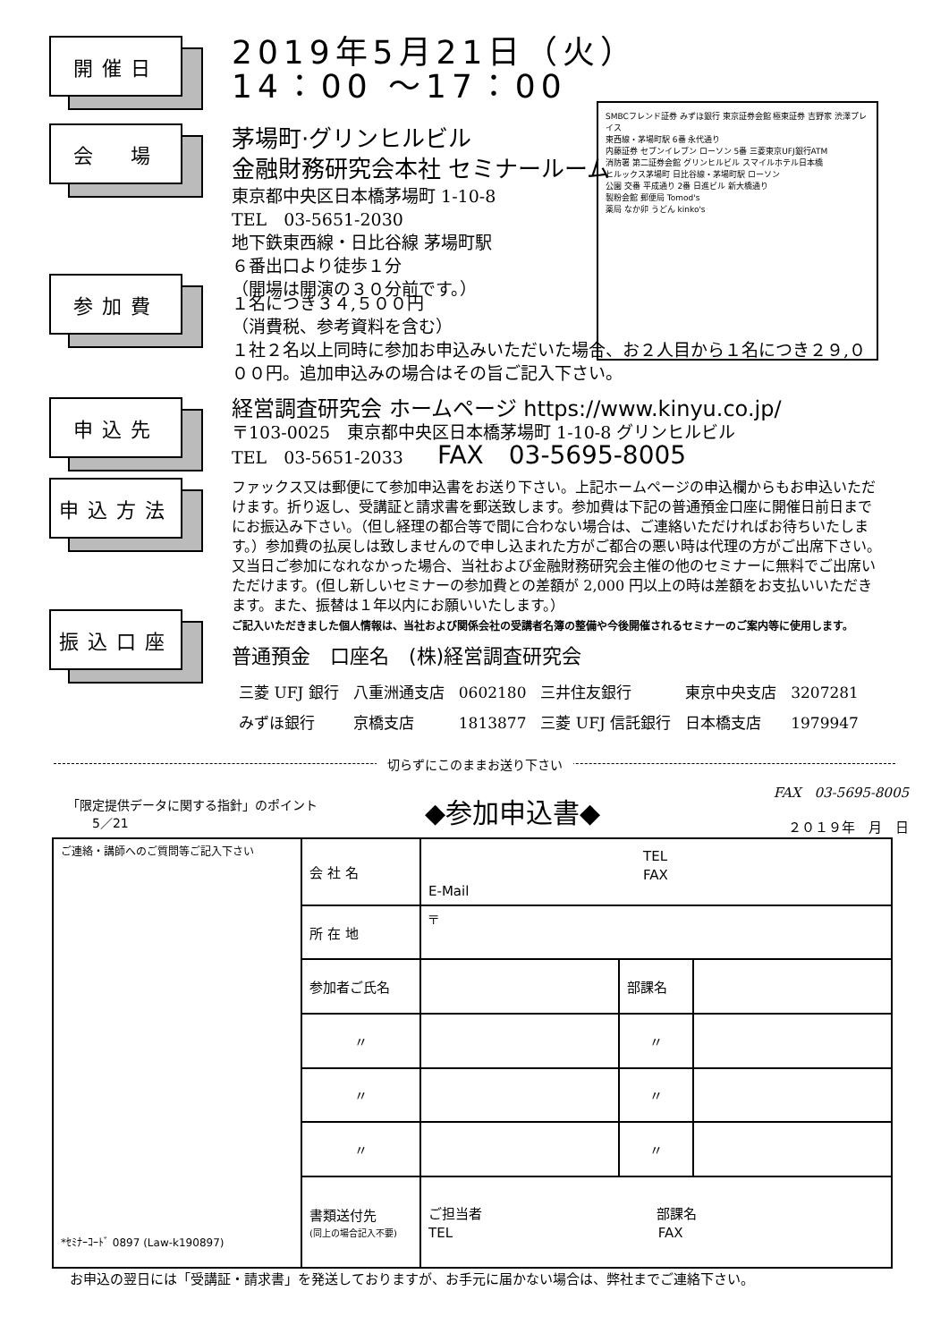SMBCフレンド証券 みずほ銀行 東京証券会館 極東証券 吉野家 渋澤プレイス
東西線・茅場町駅 6番 永代通り
内藤証券 セブンイレブン ローソン 5番 三菱東京UFJ銀行ATM
消防署 第二証券会館 グリンヒルビル スマイルホテル日本橋
ヒルックス茅場町 日比谷線・茅場町駅 ローソン
公園 交番 平成通り 2番 日進ビル 新大橋通り
製粉会館 郵便局 Tomod's
薬局 なか卯 うどん kinko's
開催日
2019年5月21日（火）
14：00 ～17：00
会　場
茅場町·グリンヒルビル
金融財務研究会本社 セミナールーム
東京都中央区日本橋茅場町 1-10-8
TEL　03-5651-2030
地下鉄東西線・日比谷線 茅場町駅
６番出口より徒歩１分
（開場は開演の３０分前です。）
参加費
１名につき３４,５００円
（消費税、参考資料を含む）
１社２名以上同時に参加お申込みいただいた場合、お２人目から１名につき２９,０００円。追加申込みの場合はその旨ご記入下さい。
申込先
経営調査研究会 ホームページ https://www.kinyu.co.jp/
〒103-0025　東京都中央区日本橋茅場町 1-10-8 グリンヒルビル
TEL　03-5651-2033　　FAX　03-5695-8005
申込方法
ファックス又は郵便にて参加申込書をお送り下さい。上記ホームページの申込欄からもお申込いただけます。折り返し、受講証と請求書を郵送致します。参加費は下記の普通預金口座に開催日前日までにお振込み下さい。（但し経理の都合等で間に合わない場合は、ご連絡いただければお待ちいたします。）参加費の払戻しは致しませんので申し込まれた方がご都合の悪い時は代理の方がご出席下さい。又当日ご参加になれなかった場合、当社および金融財務研究会主催の他のセミナーに無料でご出席いただけます。(但し新しいセミナーの参加費との差額が 2,000 円以上の時は差額をお支払いいただきます。また、振替は１年以内にお願いいたします。）
ご記入いただきました個人情報は、当社および関係会社の受講者名簿の整備や今後開催されるセミナーのご案内等に使用します。
振込口座
普通預金　口座名　(株)経営調査研究会
| 三菱 UFJ 銀行 | 八重洲通支店 | 0602180 | 三井住友銀行 | 東京中央支店 | 3207281 |
| みずほ銀行 | 京橋支店 | 1813877 | 三菱 UFJ 信託銀行 | 日本橋支店 | 1979947 |
切らずにこのままお送り下さい
「限定提供データに関する指針」のポイント
　　5／21
◆参加申込書◆
FAX　03-5695-8005
２０１９年　月　日
| ご連絡・講師へのご質問等ご記入下さい *ｾﾐﾅｰｺｰﾄﾞ 0897 (Law-k190897) | 会 社 名 | TEL FAX E-Mail | | |
| | 所 在 地 | 〒 | | |
| | 参加者ご氏名 | | 部課名 | |
| | 〃 | | 〃 | |
| | 〃 | | 〃 | |
| | 〃 | | 〃 | |
| | 書類送付先 (同上の場合記入不要) | ご担当者 部課名 TEL FAX | | |
お申込の翌日には「受講証・請求書」を発送しておりますが、お手元に届かない場合は、弊社までご連絡下さい。